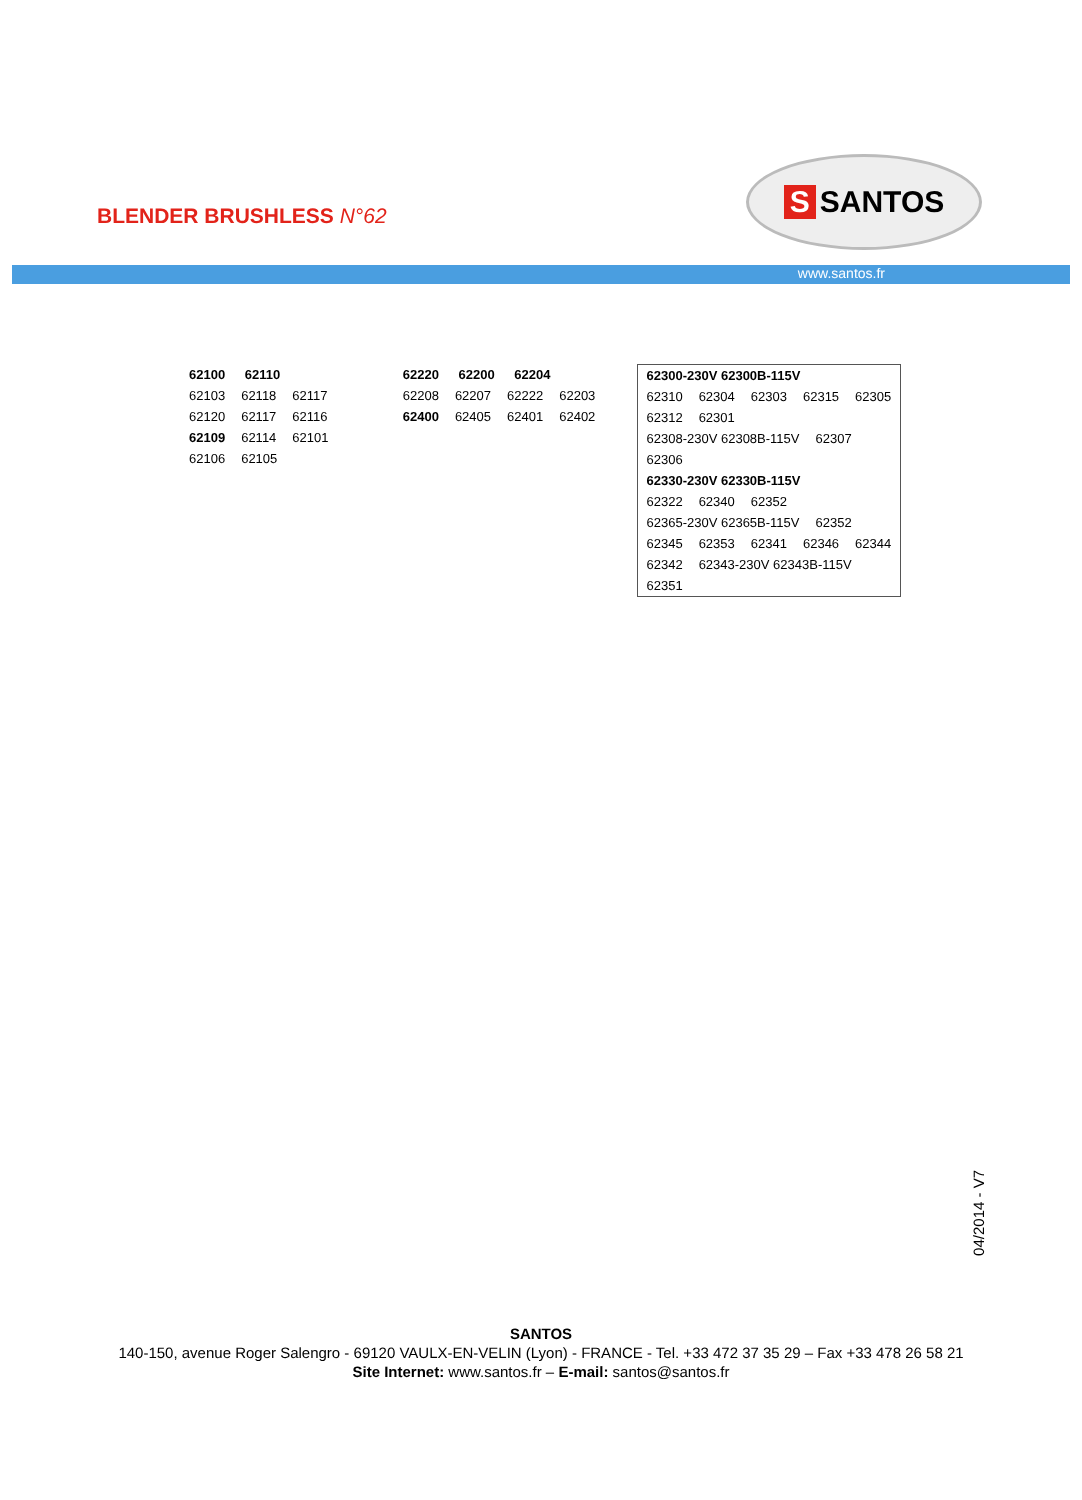BLENDER BRUSHLESS N°62
S SANTOS
www.santos.fr
62100 62110
62103 62118 62117 62120 62117 62116 62109 62114 62101 62106 62105
62220 62200 62204
62208 62207 62222 62203
62400 62405 62401 62402
62300-230V 62300B-115V
62310 62304 62303 62315 62305 62312 62301 62308-230V 62308B-115V 62307 62306
62330-230V 62330B-115V
62322 62340 62352 62365-230V 62365B-115V 62352 62345 62353 62341 62346 62344 62342 62343-230V 62343B-115V 62351
04/2014 - V7
SANTOS
140-150, avenue Roger Salengro - 69120 VAULX-EN-VELIN (Lyon) - FRANCE - Tel. +33 472 37 35 29 – Fax +33 478 26 58 21
Site Internet: www.santos.fr – E-mail: santos@santos.fr